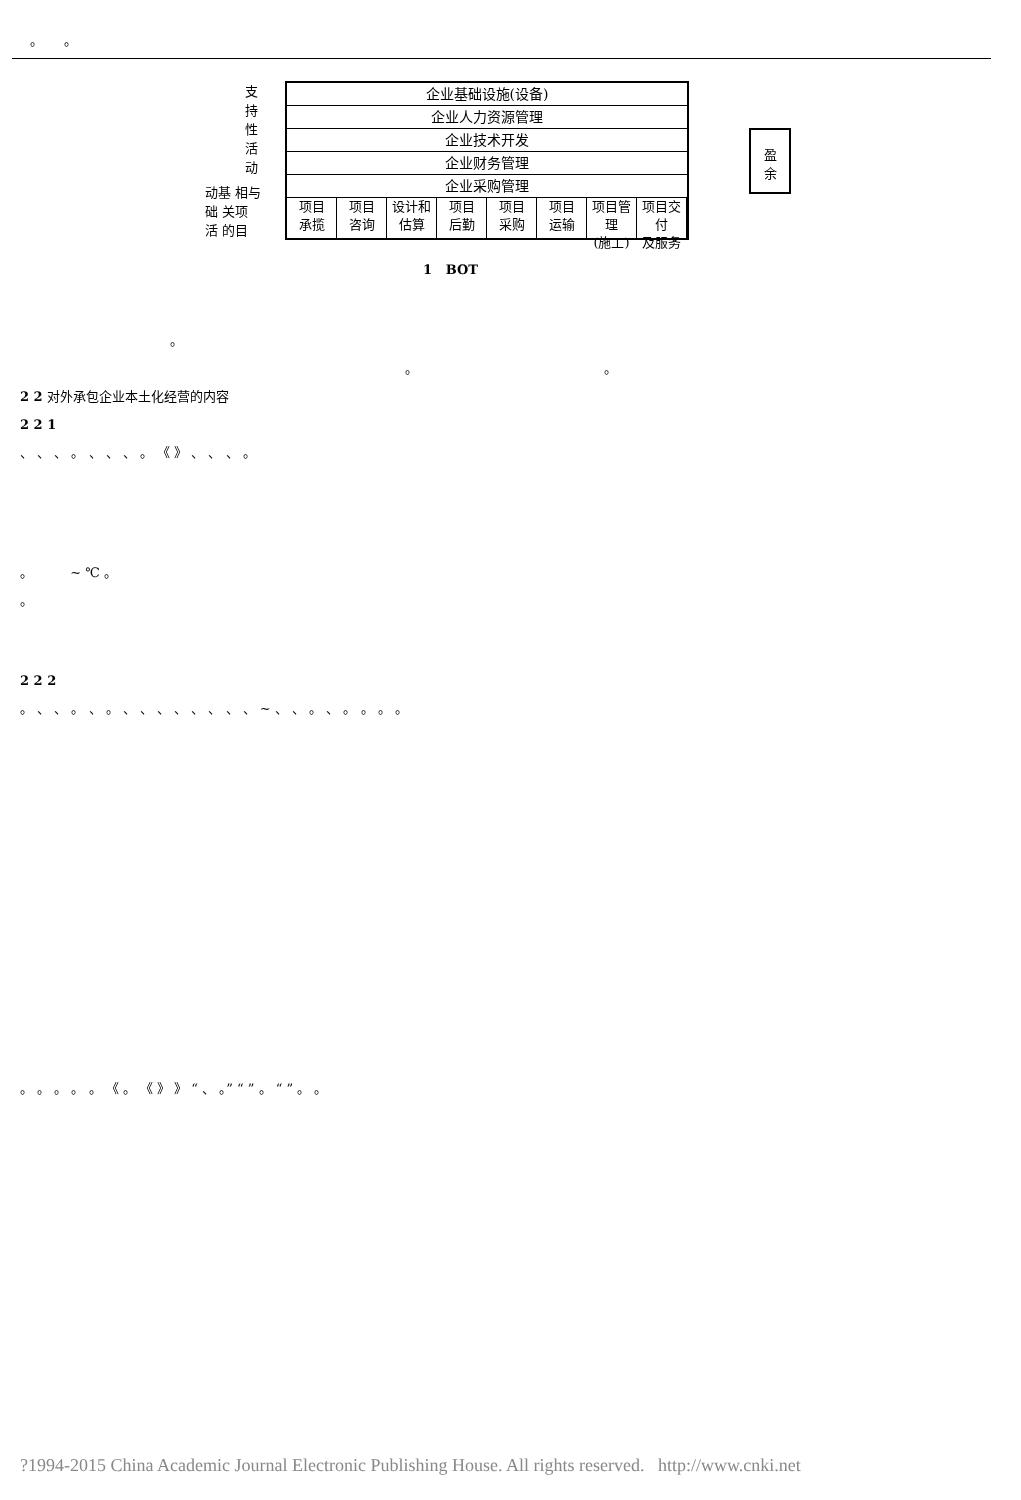。 。
支
持
性
活
动
动基 相与
础 关项
活 的目
企业基础设施(设备)
企业人力资源管理
企业技术开发
企业财务管理
企业采购管理
项目
承揽
项目
咨询
设计和
估算
项目
后勤
项目
采购
项目
运输
项目管理
(施工)
项目交付
及服务
盈
余
1 BOT
。
。 。
2 2 对外承包企业本土化经营的内容
2 2 1
、 、 、 。 、 、 、 。 《 》 、 、 、 。
。 ~ ℃ 。
。
2 2 2
。 、 、 。 、 。 、 、 、 、 、 、 、 、 ~ 、 、 。 、 。 。 。 。
。 。 。 。 。 《 。 《 》 》 “ 、 。” “ ” 。 “ ” 。 。
?1994-2015 China Academic Journal Electronic Publishing House. All rights reserved. http://www.cnki.net